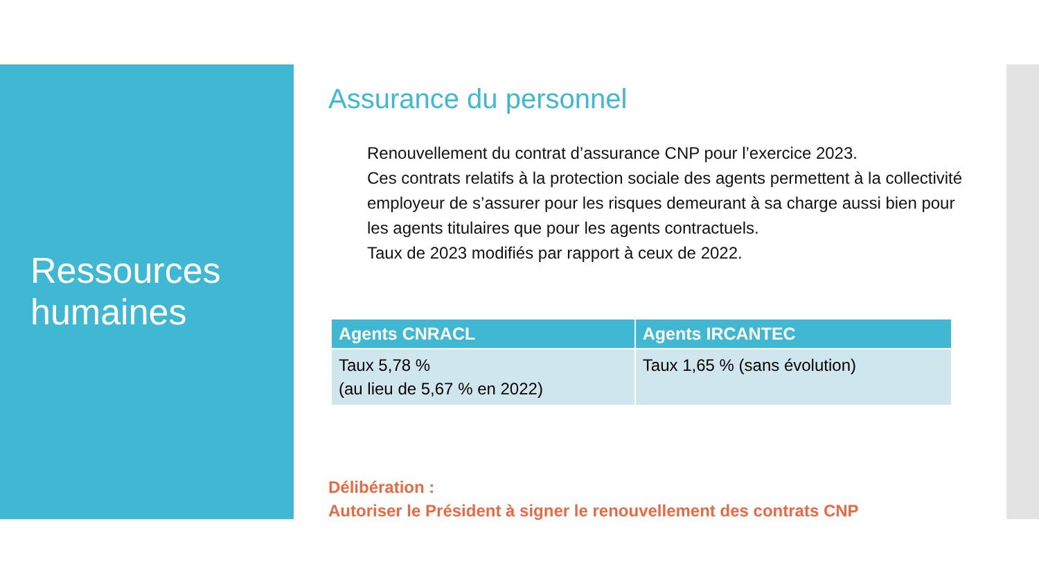Ressources
humaines
Assurance du personnel
Renouvellement du contrat d’assurance CNP pour l’exercice 2023.
Ces contrats relatifs à la protection sociale des agents permettent à la collectivité employeur de s’assurer pour les risques demeurant à sa charge aussi bien pour les agents titulaires que pour les agents contractuels.
Taux de 2023 modifiés par rapport à ceux de 2022.
| Agents CNRACL | Agents IRCANTEC |
| --- | --- |
| Taux 5,78 % (au lieu de 5,67 % en 2022) | Taux 1,65 % (sans évolution) |
Délibération :
Autoriser le Président à signer le renouvellement des contrats CNP